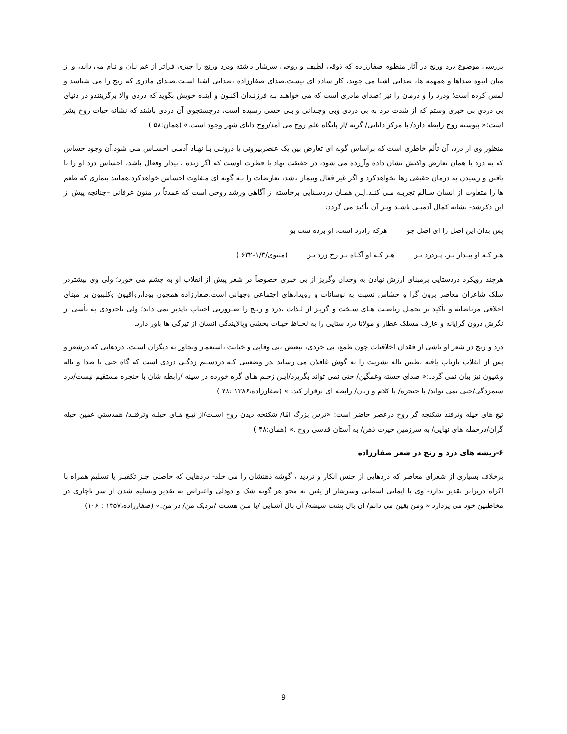بررسی موضوع درد ورنج در آثار منظوم صفارزاده که ذوقی لطیف و روحی سرشار داشته ودرد ورنج را چیزی فراتر از غم نـان و نـام می داند، و از میان انبوه صداها و همهمه ها، صدایی آشنا می جوید، کار ساده ای نیست.صدای صفارزاده ،صدایی آشنا اسـت.صـدای مادری که رنج را می شناسد و لمس کرده است؛ ودرد را و درمان را نیز ؛صدای مادری است که می خواهـد بـه فرزنـدان اکنـون و آینده خویش بگوید که دردی والا برگزینندو در دنیای بی دردیِ بی خبری وستم که از شدت درد به بی دردی وبی وجـدانی و بـی حسی رسیده است، درجستجوی آن دردی باشند که نشانه حیات روح بشر است:« پیوسته روح رابطه دارد/ با مرکز دانایی/ گریه /از پایگاه علم روح می آمد/روح دانای شهر وجود است.» (همان:۵۸ )
منظور وی از درد، آن تألم خاطری است که براساس گونه ای تعارض بین یک عنصربیرونی یا درونـی بـا نهـاد آدمـی احسـاس مـی شود.آن وجود حساس که به درد یا همان تعارض واکنش نشان داده وآزرده می شود، در حقیقت نهاد یا فطرت اوست که اگر زنده ، بیدار وفعال باشد، احساس درد او را تا یافتن و رسیدن به درمان حقیقی رها نخواهدکرد و اگر غیر فعال وبیمار باشد، تعارضات را بـه گونه ای متفاوت احساس خواهدکرد.همانند بیماری که طعم ها را متفاوت از انسان سـالم تجربـه مـی کنـد.ایـن همـان دردسـتایی برخاسته از آگاهی ورشد روحی است که عمدتاً در متون عرفانی –چنانچه پیش از این ذکرشد- نشانه کمال آدمیـی باشـد وبـر آن تأکید می گردد:
پس بدان این اصل را ای اصل جو هرکه رادرد است، او برده ست بو
هـر کـه او بیـدار تـر، پـردرد تـر هـر کـه او آگـاه تـر رخ زرد تـر (مثنوی/۱/۳-۶۳۲ )
هرچند رویکرد دردستایی برمبنای ارزش نهادن به وجدان وگریز از بی خبری خصوصاً در شعر پیش از انقلاب او به چشم می خورد؛ ولی وی بیشتردر سلک شاعران معاصر برون گرا و حسّاس نسبت به نوسانات و رویدادهای اجتماعی وجهانی است.صفارزاده همچون بودا،رواقیون وکلبیون بر مبنای اخلاقی مرتاضانه و تأکید بر تحمـل ریاضـت هـای سـخت و گریـز از لـذات ،درد و رنـج را ضـرورتی اجتناب ناپذیر نمی داند؛ ولی تاحدودی به تأسی از نگرش درون گرایانه و عارف مسلک عطار و مولانا درد ستایی را به لحـاظ حیـات بخشی وپالایندگی انسان از تیرگی ها باور دارد.
درد و رنج در شعر او ناشی از فقدان اخلاقیات چون طمع، بی خردی، تبعیض ،بی وفایی و خیانت ،استعمار وتجاوز به دیگران اسـت. دردهایی که درشعراو پس از انقلاب بازتاب یافته ،طنین ناله بشریت را به گوش غافلان می رساند .در وضعیتی کـه دردسـتم زدگـی دردی است که گاه حتی با صدا و ناله وشیون نیز بیان نمی گردد:« صدای خسته وغمگین/ حتی نمی تواند بگریزد/ایـن زخـم هـای گره خورده در سینه /رابطه شان با حنجره مستقیم نیست/درد ستمزدگی/حتی نمی تواند/ با حنجره/ با کلام و زبان/ رابطه ای برقرار کند. » (صفارزاده،۱۳۸۶ :۴۸ )
تیغ های حیله وترفند شکنجه گر روح درعصر حاضر است: «ترس بزرگ امّا/ شکنجه دیدن روح اسـت/از تیـغ هـای حیلـه وترفنـد/ همدستیِ غمین حیله گران/درحمله های نهایی/ به سرزمین حیرت ذهن/ به آستان قدسی روح .» (همان:۴۸ )
۶-ریشه های درد و رنج در شعر صفارزاده
برخلاف بسیاری از شعرای معاصر که دردهایی از جنس انکار و تردید ، گوشه ذهنشان را می خلد- دردهایی که حاصلی جـز تکفیـر یا تسلیم همراه با اکراه دربرابر تقدیر ندارد- وی با ایمانی آسمانی وسرشار از یقین به محو هر گونه شک و دودلی واعتراض به تقدیر وتسلیم شدن از سر ناچاری در مخاطبین خود می پردازد:« ومن یقین می دانم/ آن بال پشت شیشه/ آن بال آشنایی /با مـن هسـت /نزدیک من/ در من.» (صفارزاده،۱۳۵۷ : ۱۰۶)
9